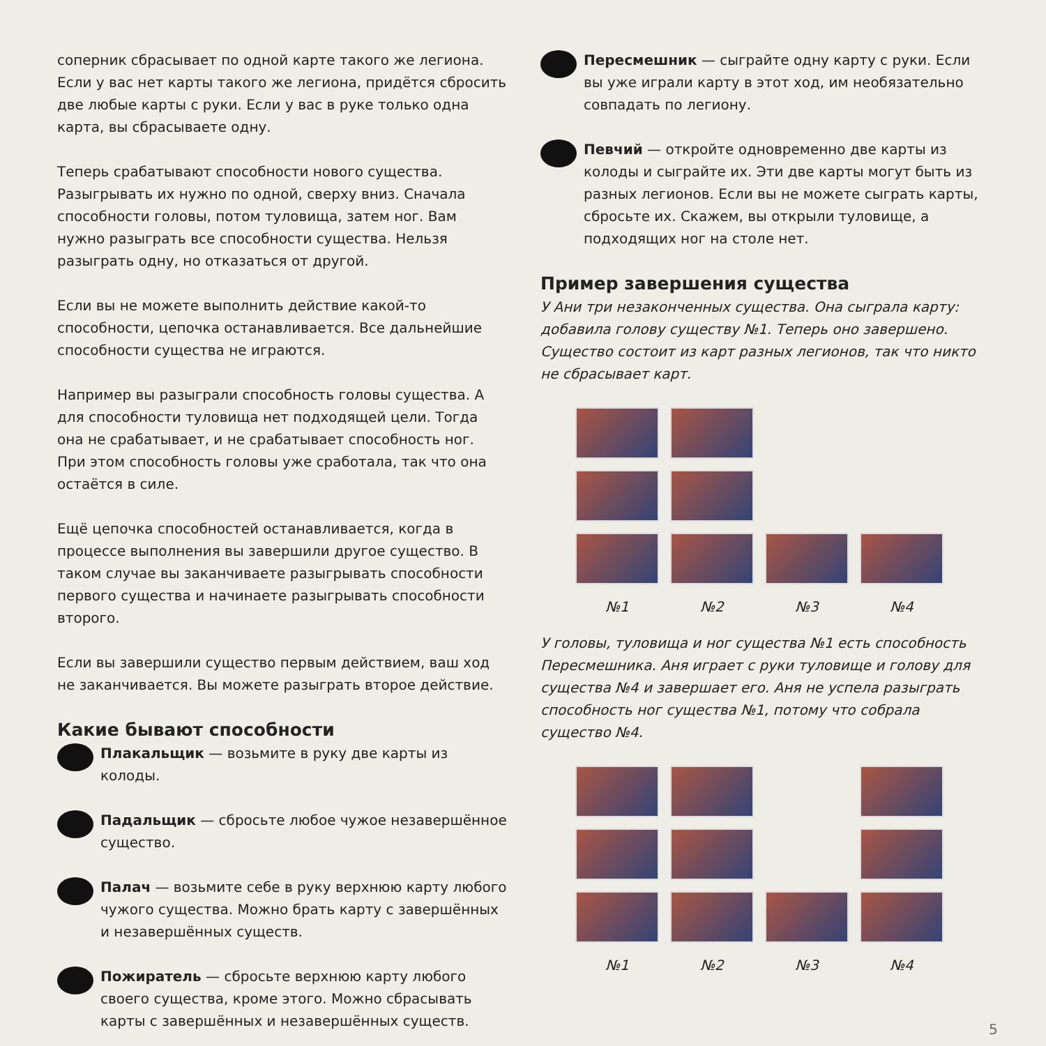соперник сбрасывает по одной карте такого же легиона. Если у вас нет карты такого же легиона, придётся сбросить две любые карты с руки. Если у вас в руке только одна карта, вы сбрасываете одну.
Теперь срабатывают способности нового существа. Разыгрывать их нужно по одной, сверху вниз. Сначала способности головы, потом туловища, затем ног. Вам нужно разыграть все способности существа. Нельзя разыграть одну, но отказаться от другой.
Если вы не можете выполнить действие какой-то способности, цепочка останавливается. Все дальнейшие способности существа не играются.
Например вы разыграли способность головы существа. А для способности туловища нет подходящей цели. Тогда она не срабатывает, и не срабатывает способность ног. При этом способность головы уже сработала, так что она остаётся в силе.
Ещё цепочка способностей останавливается, когда в процессе выполнения вы завершили другое существо. В таком случае вы заканчиваете разыгрывать способности первого существа и начинаете разыгрывать способности второго.
Если вы завершили существо первым действием, ваш ход не заканчивается. Вы можете разыграть второе действие.
Какие бывают способности
Плакальщик — возьмите в руку две карты из колоды.
Падальщик — сбросьте любое чужое незавершённое существо.
Палач — возьмите себе в руку верхнюю карту любого чужого существа. Можно брать карту с завершённых и незавершённых существ.
Пожиратель — сбросьте верхнюю карту любого своего существа, кроме этого. Можно сбрасывать карты с завершённых и незавершённых существ.
Пересмешник — сыграйте одну карту с руки. Если вы уже играли карту в этот ход, им необязательно совпадать по легиону.
Певчий — откройте одновременно две карты из колоды и сыграйте их. Эти две карты могут быть из разных легионов. Если вы не можете сыграть карты, сбросьте их. Скажем, вы открыли туловище, а подходящих ног на столе нет.
Пример завершения существа
У Ани три незаконченных существа. Она сыграла карту: добавила голову существу №1. Теперь оно завершено. Существо состоит из карт разных легионов, так что никто не сбрасывает карт.
№1
№2
№3
№4
У головы, туловища и ног существа №1 есть способность Пересмешника. Аня играет с руки туловище и голову для существа №4 и завершает его. Аня не успела разыграть способность ног существа №1, потому что собрала существо №4.
№1
№2
№3
№4
5